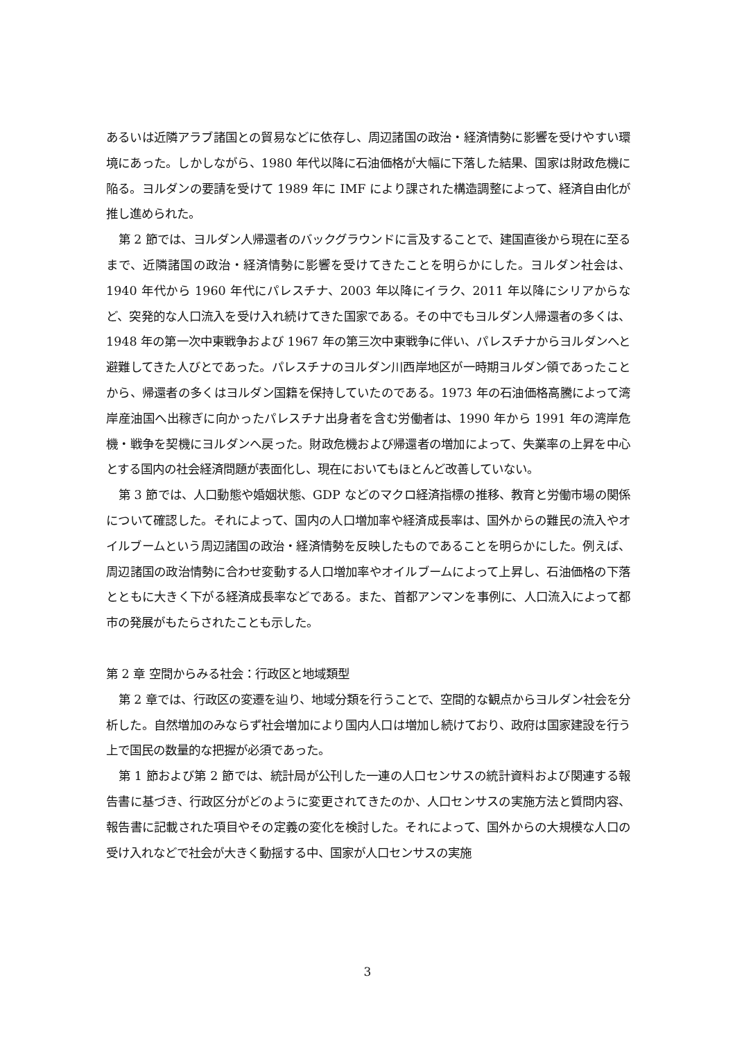あるいは近隣アラブ諸国との貿易などに依存し、周辺諸国の政治・経済情勢に影響を受けやすい環境にあった。しかしながら、1980 年代以降に石油価格が大幅に下落した結果、国家は財政危機に陥る。ヨルダンの要請を受けて 1989 年に IMF により課された構造調整によって、経済自由化が推し進められた。
第 2 節では、ヨルダン人帰還者のバックグラウンドに言及することで、建国直後から現在に至るまで、近隣諸国の政治・経済情勢に影響を受けてきたことを明らかにした。ヨルダン社会は、1940 年代から 1960 年代にパレスチナ、2003 年以降にイラク、2011 年以降にシリアからなど、突発的な人口流入を受け入れ続けてきた国家である。その中でもヨルダン人帰還者の多くは、1948 年の第一次中東戦争および 1967 年の第三次中東戦争に伴い、パレスチナからヨルダンへと避難してきた人びとであった。パレスチナのヨルダン川西岸地区が一時期ヨルダン領であったことから、帰還者の多くはヨルダン国籍を保持していたのである。1973 年の石油価格高騰によって湾岸産油国へ出稼ぎに向かったパレスチナ出身者を含む労働者は、1990 年から 1991 年の湾岸危機・戦争を契機にヨルダンへ戻った。財政危機および帰還者の増加によって、失業率の上昇を中心とする国内の社会経済問題が表面化し、現在においてもほとんど改善していない。
第 3 節では、人口動態や婚姻状態、GDP などのマクロ経済指標の推移、教育と労働市場の関係について確認した。それによって、国内の人口増加率や経済成長率は、国外からの難民の流入やオイルブームという周辺諸国の政治・経済情勢を反映したものであることを明らかにした。例えば、周辺諸国の政治情勢に合わせ変動する人口増加率やオイルブームによって上昇し、石油価格の下落とともに大きく下がる経済成長率などである。また、首都アンマンを事例に、人口流入によって都市の発展がもたらされたことも示した。
第 2 章 空間からみる社会：行政区と地域類型
第 2 章では、行政区の変遷を辿り、地域分類を行うことで、空間的な観点からヨルダン社会を分析した。自然増加のみならず社会増加により国内人口は増加し続けており、政府は国家建設を行う上で国民の数量的な把握が必須であった。
第 1 節および第 2 節では、統計局が公刊した一連の人口センサスの統計資料および関連する報告書に基づき、行政区分がどのように変更されてきたのか、人口センサスの実施方法と質問内容、報告書に記載された項目やその定義の変化を検討した。それによって、国外からの大規模な人口の受け入れなどで社会が大きく動揺する中、国家が人口センサスの実施
3